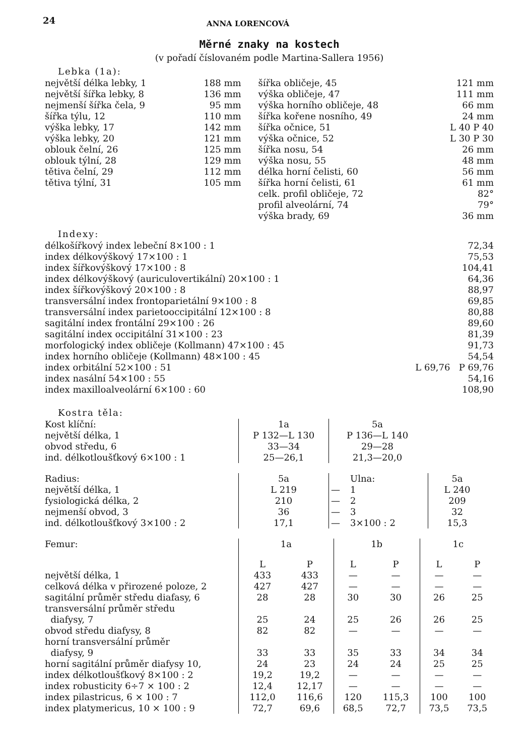24 ANNA LORENCOVÁ
Měrné znaky na kostech
(v pořadí číslovaném podle Martina-Sallera 1956)
Lebka (1a):
| největší délka lebky, 1 | 188 mm | šířka obličeje, 45 | 121 mm |
| největší šířka lebky, 8 | 136 mm | výška obličeje, 47 | 111 mm |
| nejmenší šířka čela, 9 | 95 mm | výška horního obličeje, 48 | 66 mm |
| šířka týlu, 12 | 110 mm | šířka kořene nosního, 49 | 24 mm |
| výška lebky, 17 | 142 mm | šířka očnice, 51 | L 40 P 40 |
| výška lebky, 20 | 121 mm | výška očnice, 52 | L 30 P 30 |
| oblouk čelní, 26 | 125 mm | šířka nosu, 54 | 26 mm |
| oblouk týlní, 28 | 129 mm | výška nosu, 55 | 48 mm |
| tětiva čelní, 29 | 112 mm | délka horní čelisti, 60 | 56 mm |
| tětiva týlní, 31 | 105 mm | šířka horní čelisti, 61 | 61 mm |
| | | celk. profil obličeje, 72 | 82° |
| | | profil alveolární, 74 | 79° |
| | | výška brady, 69 | 36 mm |
Indexy:
| délkošířkový index lebeční 8×100 : 1 | 72,34 |
| index délkovýškový 17×100 : 1 | 75,53 |
| index šířkovýškový 17×100 : 8 | 104,41 |
| index délkovýškový (auriculovertikální) 20×100 : 1 | 64,36 |
| index šířkovýškový 20×100 : 8 | 88,97 |
| transversální index frontoparietální 9×100 : 8 | 69,85 |
| transversální index parietooccipitální 12×100 : 8 | 80,88 |
| sagitální index frontální 29×100 : 26 | 89,60 |
| sagitální index occipitální 31×100 : 23 | 81,39 |
| morfologický index obličeje (Kollmann) 47×100 : 45 | 91,73 |
| index horního obličeje (Kollmann) 48×100 : 45 | 54,54 |
| index orbitální 52×100 : 51 | L 69,76 P 69,76 |
| index nasální 54×100 : 55 | 54,16 |
| index maxilloalveolární 6×100 : 60 | 108,90 |
Kostra těla:
| Kost klíční: | 1a | 5a |
| největší délka, 1 | P 132—L 130 | P 136—L 140 |
| obvod středu, 6 | 33—34 | 29—28 |
| ind. délkotloušťkový 6×100 : 1 | 25—26,1 | 21,3—20,0 |
| Radius: | 5a | | Ulna: | 5a |
| největší délka, 1 | L 219 | — | 1 | L 240 |
| fysiologická délka, 2 | 210 | — | 2 | 209 |
| nejmenší obvod, 3 | 36 | — | 3 | 32 |
| ind. délkotloušťkový 3×100 : 2 | 17,1 | — | 3×100 : 2 | 15,3 |
| Femur: | 1a | | 1b | | 1c | |
| | L | P | L | P | L | P |
| největší délka, 1 | 433 | 433 | — | — | — | — |
| celková délka v přirozené poloze, 2 | 427 | 427 | — | — | — | — |
| sagitální průměr středu diafasy, 6 | 28 | 28 | 30 | 30 | 26 | 25 |
| transversální průměr středu diafysy, 7 | 25 | 24 | 25 | 26 | 26 | 25 |
| obvod středu diafysy, 8 | 82 | 82 | — | — | — | — |
| horní transversální průměr diafysy, 9 | 33 | 33 | 35 | 33 | 34 | 34 |
| horní sagitální průměr diafysy 10, | 24 | 23 | 24 | 24 | 25 | 25 |
| index délkotloušťkový 8×100 : 2 | 19,2 | 19,2 | — | — | — | — |
| index robusticity 6÷7 × 100 : 2 | 12,4 | 12,17 | — | — | — | — |
| index pilastricus, 6 × 100 : 7 | 112,0 | 116,6 | 120 | 115,3 | 100 | 100 |
| index platymericus, 10 × 100 : 9 | 72,7 | 69,6 | 68,5 | 72,7 | 73,5 | 73,5 |